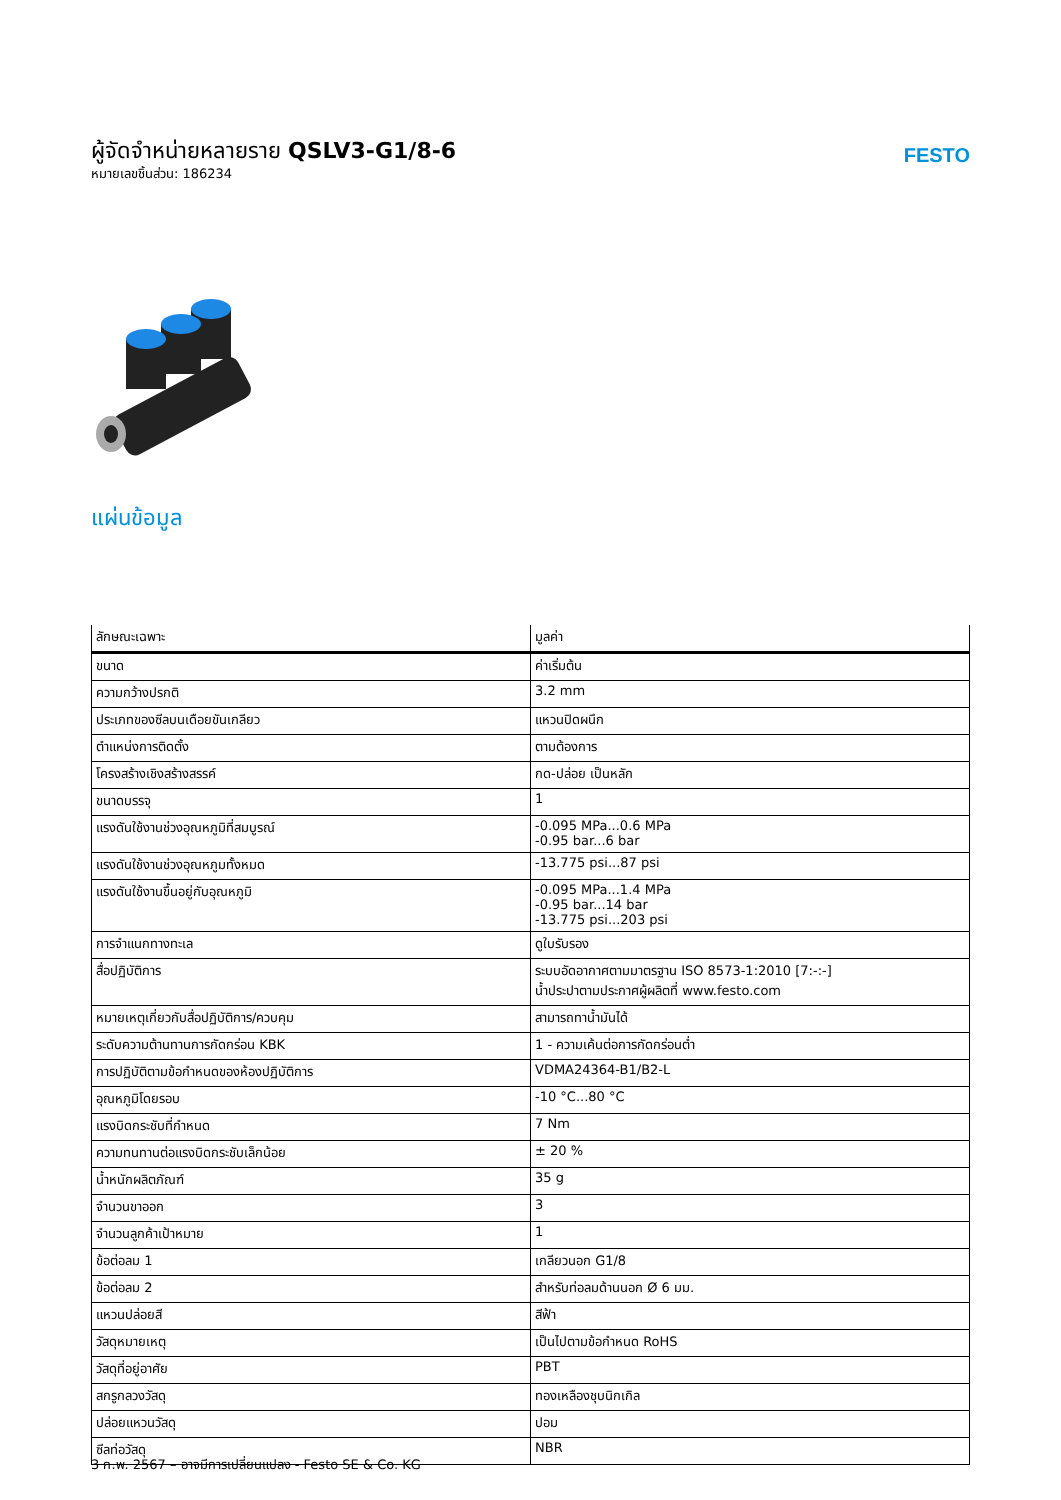ผู้จัดจำหน่ายหลายราย QSLV3-G1/8-6
หมายเลขชิ้นส่วน: 186234
FESTO
แผ่นข้อมูล
| ลักษณะเฉพาะ | มูลค่า |
| --- | --- |
| ขนาด | ค่าเริ่มต้น |
| ความกว้างปรกติ | 3.2 mm |
| ประเภทของซีลบนเดือยขันเกลียว | แหวนปิดผนึก |
| ตำแหน่งการติดตั้ง | ตามต้องการ |
| โครงสร้างเชิงสร้างสรรค์ | กด-ปล่อย เป็นหลัก |
| ขนาดบรรจุ | 1 |
| แรงดันใช้งานช่วงอุณหภูมิที่สมบูรณ์ | -0.095 MPa...0.6 MPa -0.95 bar...6 bar |
| แรงดันใช้งานช่วงอุณหภูมทั้งหมด | -13.775 psi...87 psi |
| แรงดันใช้งานขึ้นอยู่กับอุณหภูมิ | -0.095 MPa...1.4 MPa -0.95 bar...14 bar -13.775 psi...203 psi |
| การจำแนกทางทะเล | ดูใบรับรอง |
| สื่อปฏิบัติการ | ระบบอัดอากาศตามมาตรฐาน ISO 8573-1:2010 [7:-:-] น้ำประปาตามประกาศผู้ผลิตที่ www.festo.com |
| หมายเหตุเกี่ยวกับสื่อปฏิบัติการ/ควบคุม | สามารถทาน้ำมันได้ |
| ระดับความต้านทานการกัดกร่อน KBK | 1 - ความเค้นต่อการกัดกร่อนต่ำ |
| การปฏิบัติตามข้อกำหนดของห้องปฏิบัติการ | VDMA24364-B1/B2-L |
| อุณหภูมิโดยรอบ | -10 °C...80 °C |
| แรงบิดกระชับที่กำหนด | 7 Nm |
| ความทนทานต่อแรงบิดกระชับเล็กน้อย | ± 20 % |
| น้ำหนักผลิตภัณฑ์ | 35 g |
| จำนวนขาออก | 3 |
| จำนวนลูกค้าเป้าหมาย | 1 |
| ข้อต่อลม 1 | เกลียวนอก G1/8 |
| ข้อต่อลม 2 | สำหรับท่อลมด้านนอก Ø 6 มม. |
| แหวนปล่อยสี | สีฟ้า |
| วัสดุหมายเหตุ | เป็นไปตามข้อกำหนด RoHS |
| วัสดุที่อยู่อาศัย | PBT |
| สกรูกลวงวัสดุ | ทองเหลืองชุบนิกเกิล |
| ปล่อยแหวนวัสดุ | ปอม |
| ซีลท่อวัสดุ | NBR |
3 ก.พ. 2567 – อาจมีการเปลี่ยนแปลง - Festo SE & Co. KG